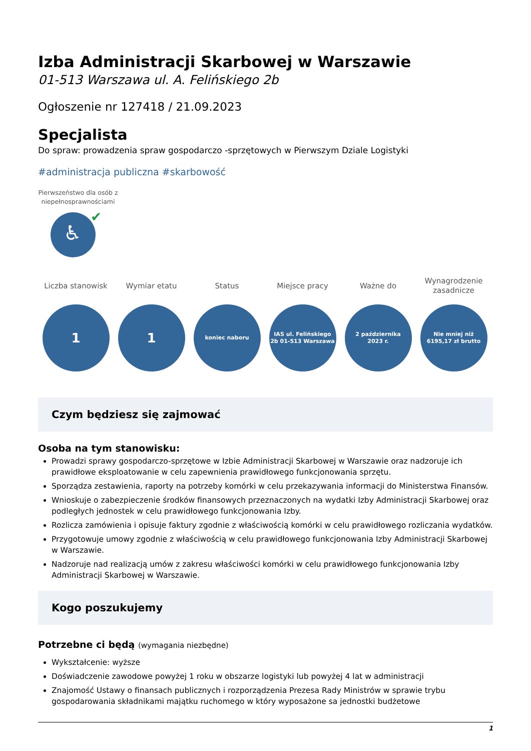Izba Administracji Skarbowej w Warszawie
01-513 Warszawa ul. A. Felińskiego 2b
Ogłoszenie nr 127418 / 21.09.2023
Specjalista
Do spraw: prowadzenia spraw gospodarczo -sprzętowych w Pierwszym Dziale Logistyki
#administracja publiczna #skarbowość
Pierwszeństwo dla osób z niepełnosprawnościami
♿
✔
Liczba stanowisk
1
Wymiar etatu
1
Status
koniec naboru
Miejsce pracy
IAS ul. Felińskiego
2b 01-513 Warszawa
Ważne do
2 października
2023 r.
Wynagrodzenie
zasadnicze
Nie mniej niż
6195,17 zł brutto
Czym będziesz się zajmować
Osoba na tym stanowisku:
Prowadzi sprawy gospodarczo-sprzętowe w Izbie Administracji Skarbowej w Warszawie oraz nadzoruje ich prawidłowe eksploatowanie w celu zapewnienia prawidłowego funkcjonowania sprzętu.
Sporządza zestawienia, raporty na potrzeby komórki w celu przekazywania informacji do Ministerstwa Finansów.
Wnioskuje o zabezpieczenie środków finansowych przeznaczonych na wydatki Izby Administracji Skarbowej oraz podległych jednostek w celu prawidłowego funkcjonowania Izby.
Rozlicza zamówienia i opisuje faktury zgodnie z właściwością komórki w celu prawidłowego rozliczania wydatków.
Przygotowuje umowy zgodnie z właściwością w celu prawidłowego funkcjonowania Izby Administracji Skarbowej w Warszawie.
Nadzoruje nad realizacją umów z zakresu właściwości komórki w celu prawidłowego funkcjonowania Izby Administracji Skarbowej w Warszawie.
Kogo poszukujemy
Potrzebne ci będą (wymagania niezbędne)
Wykształcenie: wyższe
Doświadczenie zawodowe powyżej 1 roku w obszarze logistyki lub powyżej 4 lat w administracji
Znajomość Ustawy o finansach publicznych i rozporządzenia Prezesa Rady Ministrów w sprawie trybu gospodarowania składnikami majątku ruchomego w który wyposażone sa jednostki budżetowe
1